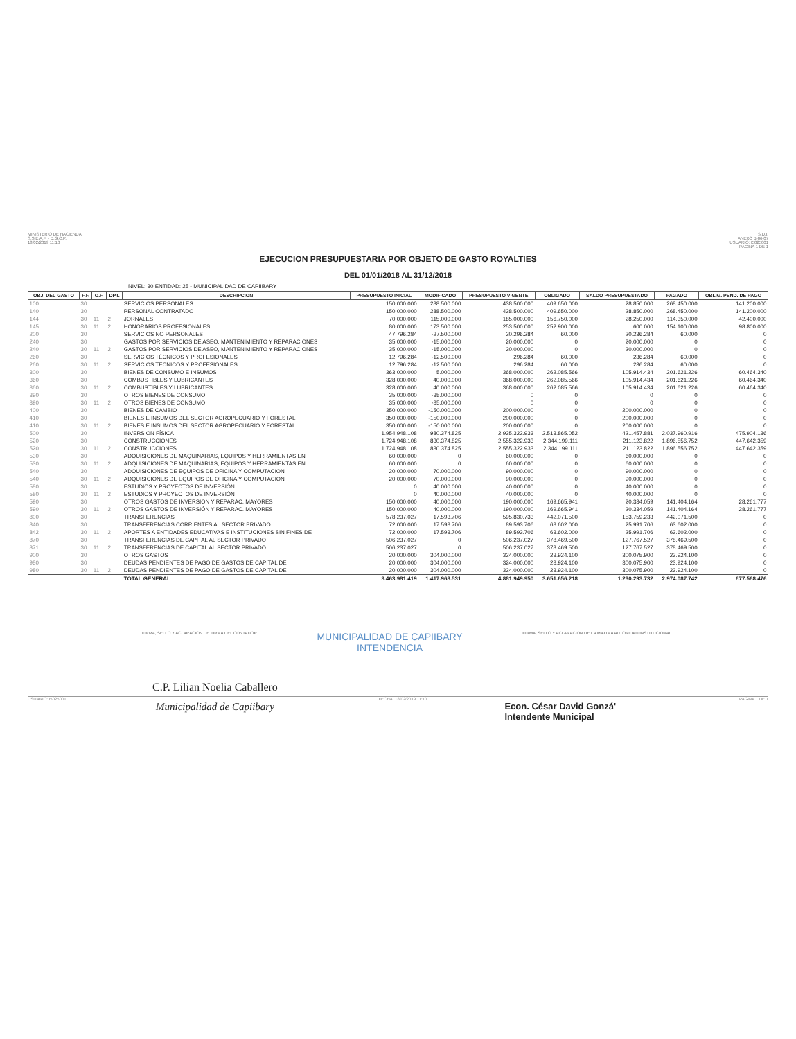MINISTERIO DE HACIENDA
S.S.E.A.F. - D.G.C.P.
18/02/2019 11:10
S.D.I.
ANEXO B-06-07
USUARIO: I5025001
PAGINA 1 DE 1
EJECUCION PRESUPUESTARIA POR OBJETO DE GASTO ROYALTIES
DEL 01/01/2018 AL 31/12/2018
NIVEL: 30 ENTIDAD: 25 - MUNICIPALIDAD DE CAPIIBARY
| OBJ. DEL GASTO | F.F. | O.F. | DPT. | DESCRIPCION | PRESUPUESTO INICIAL | MODIFICADO | PRESUPUESTO VIGENTE | OBLIGADO | SALDO PRESUPUESTADO | PAGADO | OBLIG. PEND. DE PAGO |
| --- | --- | --- | --- | --- | --- | --- | --- | --- | --- | --- | --- |
| 100 | 30 | | | SERVICIOS PERSONALES | 150.000.000 | 288.500.000 | 438.500.000 | 409.650.000 | 28.850.000 | 268.450.000 | 141.200.000 |
| 140 | 30 | | | PERSONAL CONTRATADO | 150.000.000 | 288.500.000 | 438.500.000 | 409.650.000 | 28.850.000 | 268.450.000 | 141.200.000 |
| 144 | 30 | 11 | 2 | JORNALES | 70.000.000 | 115.000.000 | 185.000.000 | 156.750.000 | 28.250.000 | 114.350.000 | 42.400.000 |
| 145 | 30 | 11 | 2 | HONORARIOS PROFESIONALES | 80.000.000 | 173.500.000 | 253.500.000 | 252.900.000 | 600.000 | 154.100.000 | 98.800.000 |
| 200 | 30 | | | SERVICIOS NO PERSONALES | 47.796.284 | -27.500.000 | 20.296.284 | 60.000 | 20.236.284 | 60.000 | 0 |
| 240 | 30 | | | GASTOS POR SERVICIOS DE ASEO, MANTENIMIENTO Y REPARACIONES | 35.000.000 | -15.000.000 | 20.000.000 | 0 | 20.000.000 | 0 | 0 |
| 240 | 30 | 11 | 2 | GASTOS POR SERVICIOS DE ASEO, MANTENIMIENTO Y REPARACIONES | 35.000.000 | -15.000.000 | 20.000.000 | 0 | 20.000.000 | 0 | 0 |
| 260 | 30 | | | SERVICIOS TÉCNICOS Y PROFESIONALES | 12.796.284 | -12.500.000 | 296.284 | 60.000 | 236.284 | 60.000 | 0 |
| 260 | 30 | 11 | 2 | SERVICIOS TÉCNICOS Y PROFESIONALES | 12.796.284 | -12.500.000 | 296.284 | 60.000 | 236.284 | 60.000 | 0 |
| 300 | 30 | | | BIENES DE CONSUMO E INSUMOS | 363.000.000 | 5.000.000 | 368.000.000 | 262.085.566 | 105.914.434 | 201.621.226 | 60.464.340 |
| 360 | 30 | | | COMBUSTIBLES Y LUBRICANTES | 328.000.000 | 40.000.000 | 368.000.000 | 262.085.566 | 105.914.434 | 201.621.226 | 60.464.340 |
| 360 | 30 | 11 | 2 | COMBUSTIBLES Y LUBRICANTES | 328.000.000 | 40.000.000 | 368.000.000 | 262.085.566 | 105.914.434 | 201.621.226 | 60.464.340 |
| 390 | 30 | | | OTROS BIENES DE CONSUMO | 35.000.000 | -35.000.000 | 0 | 0 | 0 | 0 | 0 |
| 390 | 30 | 11 | 2 | OTROS BIENES DE CONSUMO | 35.000.000 | -35.000.000 | 0 | 0 | 0 | 0 | 0 |
| 400 | 30 | | | BIENES DE CAMBIO | 350.000.000 | -150.000.000 | 200.000.000 | 0 | 200.000.000 | 0 | 0 |
| 410 | 30 | | | BIENES E INSUMOS DEL SECTOR AGROPECUARIO Y FORESTAL | 350.000.000 | -150.000.000 | 200.000.000 | 0 | 200.000.000 | 0 | 0 |
| 410 | 30 | 11 | 2 | BIENES E INSUMOS DEL SECTOR AGROPECUARIO Y FORESTAL | 350.000.000 | -150.000.000 | 200.000.000 | 0 | 200.000.000 | 0 | 0 |
| 500 | 30 | | | INVERSION FÍSICA | 1.954.948.108 | 980.374.825 | 2.935.322.933 | 2.513.865.052 | 421.457.881 | 2.037.960.916 | 475.904.136 |
| 520 | 30 | | | CONSTRUCCIONES | 1.724.948.108 | 830.374.825 | 2.555.322.933 | 2.344.199.111 | 211.123.822 | 1.896.556.752 | 447.642.359 |
| 520 | 30 | 11 | 2 | CONSTRUCCIONES | 1.724.948.108 | 830.374.825 | 2.555.322.933 | 2.344.199.111 | 211.123.822 | 1.896.556.752 | 447.642.359 |
| 530 | 30 | | | ADQUISICIONES DE MAQUINARIAS, EQUIPOS Y HERRAMIENTAS EN | 60.000.000 | 0 | 60.000.000 | 0 | 60.000.000 | 0 | 0 |
| 530 | 30 | 11 | 2 | ADQUISICIONES DE MAQUINARIAS, EQUIPOS Y HERRAMIENTAS EN | 60.000.000 | 0 | 60.000.000 | 0 | 60.000.000 | 0 | 0 |
| 540 | 30 | | | ADQUISICIONES DE EQUIPOS DE OFICINA Y COMPUTACION | 20.000.000 | 70.000.000 | 90.000.000 | 0 | 90.000.000 | 0 | 0 |
| 540 | 30 | 11 | 2 | ADQUISICIONES DE EQUIPOS DE OFICINA Y COMPUTACION | 20.000.000 | 70.000.000 | 90.000.000 | 0 | 90.000.000 | 0 | 0 |
| 580 | 30 | | | ESTUDIOS Y PROYECTOS DE INVERSIÓN | 0 | 40.000.000 | 40.000.000 | 0 | 40.000.000 | 0 | 0 |
| 580 | 30 | 11 | 2 | ESTUDIOS Y PROYECTOS DE INVERSIÓN | 0 | 40.000.000 | 40.000.000 | 0 | 40.000.000 | 0 | 0 |
| 590 | 30 | | | OTROS GASTOS DE INVERSIÓN Y REPARAC. MAYORES | 150.000.000 | 40.000.000 | 190.000.000 | 169.665.941 | 20.334.059 | 141.404.164 | 28.261.777 |
| 590 | 30 | 11 | 2 | OTROS GASTOS DE INVERSIÓN Y REPARAC. MAYORES | 150.000.000 | 40.000.000 | 190.000.000 | 169.665.941 | 20.334.059 | 141.404.164 | 28.261.777 |
| 800 | 30 | | | TRANSFERENCIAS | 578.237.027 | 17.593.706 | 595.830.733 | 442.071.500 | 153.759.233 | 442.071.500 | 0 |
| 840 | 30 | | | TRANSFERENCIAS CORRIENTES AL SECTOR PRIVADO | 72.000.000 | 17.593.706 | 89.593.706 | 63.602.000 | 25.991.706 | 63.602.000 | 0 |
| 842 | 30 | 11 | 2 | APORTES A ENTIDADES EDUCATIVAS E INSTITUCIONES SIN FINES DE | 72.000.000 | 17.593.706 | 89.593.706 | 63.602.000 | 25.991.706 | 63.602.000 | 0 |
| 870 | 30 | | | TRANSFERENCIAS DE CAPITAL AL SECTOR PRIVADO | 506.237.027 | 0 | 506.237.027 | 378.469.500 | 127.767.527 | 378.469.500 | 0 |
| 871 | 30 | 11 | 2 | TRANSFERENCIAS DE CAPITAL AL SECTOR PRIVADO | 506.237.027 | 0 | 506.237.027 | 378.469.500 | 127.767.527 | 378.469.500 | 0 |
| 900 | 30 | | | OTROS GASTOS | 20.000.000 | 304.000.000 | 324.000.000 | 23.924.100 | 300.075.900 | 23.924.100 | 0 |
| 980 | 30 | | | DEUDAS PENDIENTES DE PAGO DE GASTOS DE CAPITAL DE | 20.000.000 | 304.000.000 | 324.000.000 | 23.924.100 | 300.075.900 | 23.924.100 | 0 |
| 980 | 30 | 11 | 2 | DEUDAS PENDIENTES DE PAGO DE GASTOS DE CAPITAL DE | 20.000.000 | 304.000.000 | 324.000.000 | 23.924.100 | 300.075.900 | 23.924.100 | 0 |
| | | | | TOTAL GENERAL: | 3.463.981.419 | 1.417.968.531 | 4.881.949.950 | 3.651.656.218 | 1.230.293.732 | 2.974.087.742 | 677.568.476 |
FIRMA, SELLO Y ACLARACION DE FIRMA DEL CONTADOR
MUNICIPALIDAD DE CAPIIBARY
INTENDENCIA
FIRMA, SELLO Y ACLARACION DE LA MAXIMA AUTORIDAD INSTITUCIONAL
C.P. Lilian Noelia Caballero
USUARIO: I5025001 FECHA: 18/02/2019 11:10 PAGINA 1 DE 1
Municipalidad de Capiibary
Econ. César David Gonzá'
Intendente Municipal